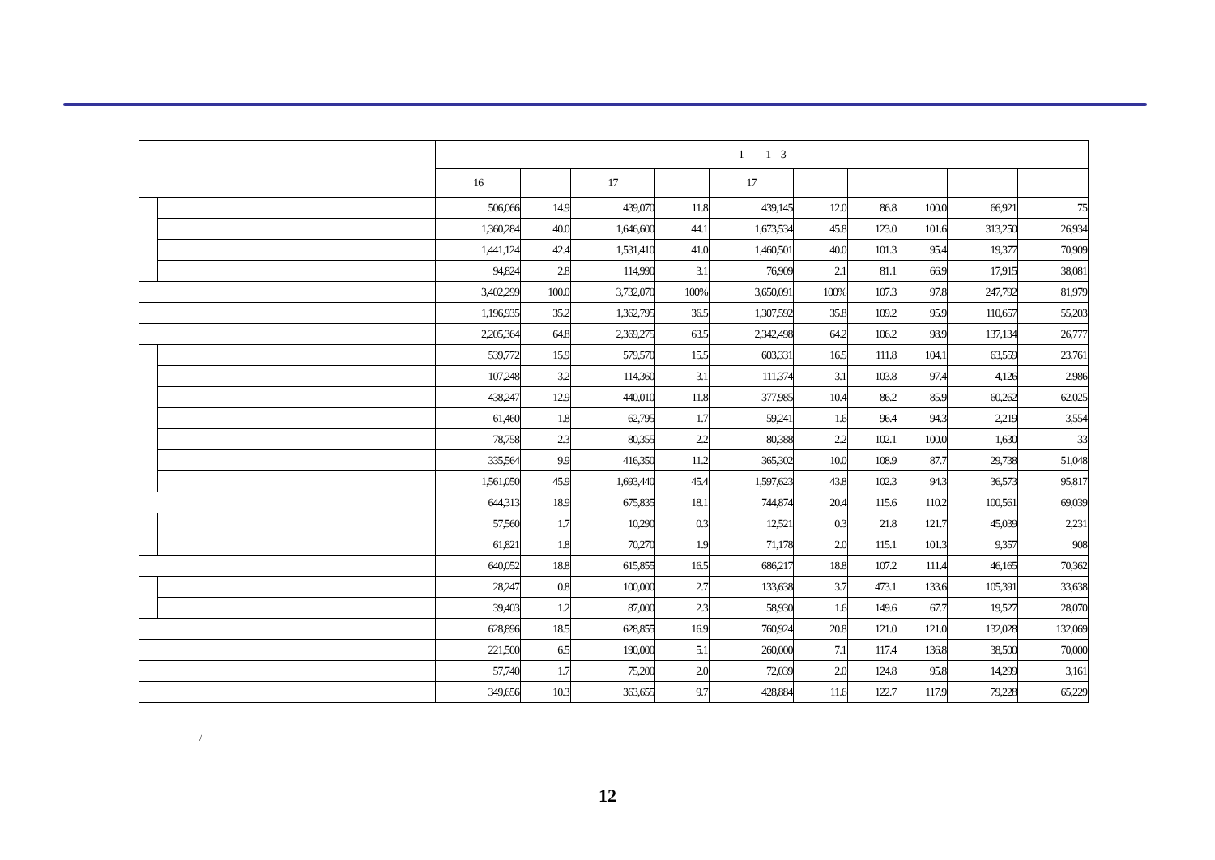| | | 1 1 3 | | | | | | | | | |
| --- | --- | --- | --- | --- | --- | --- | --- | --- | --- | --- | --- |
| | | 16 | | 17 | | 17 | | | | | |
| | | 506,066 | 14.9 | 439,070 | 11.8 | 439,145 | 12.0 | 86.8 | 100.0 | 66,921 | 75 |
| | | 1,360,284 | 40.0 | 1,646,600 | 44.1 | 1,673,534 | 45.8 | 123.0 | 101.6 | 313,250 | 26,934 |
| | | 1,441,124 | 42.4 | 1,531,410 | 41.0 | 1,460,501 | 40.0 | 101.3 | 95.4 | 19,377 | 70,909 |
| | | 94,824 | 2.8 | 114,990 | 3.1 | 76,909 | 2.1 | 81.1 | 66.9 | 17,915 | 38,081 |
| | | 3,402,299 | 100.0 | 3,732,070 | 100% | 3,650,091 | 100% | 107.3 | 97.8 | 247,792 | 81,979 |
| | | 1,196,935 | 35.2 | 1,362,795 | 36.5 | 1,307,592 | 35.8 | 109.2 | 95.9 | 110,657 | 55,203 |
| | | 2,205,364 | 64.8 | 2,369,275 | 63.5 | 2,342,498 | 64.2 | 106.2 | 98.9 | 137,134 | 26,777 |
| | | 539,772 | 15.9 | 579,570 | 15.5 | 603,331 | 16.5 | 111.8 | 104.1 | 63,559 | 23,761 |
| | | 107,248 | 3.2 | 114,360 | 3.1 | 111,374 | 3.1 | 103.8 | 97.4 | 4,126 | 2,986 |
| | | 438,247 | 12.9 | 440,010 | 11.8 | 377,985 | 10.4 | 86.2 | 85.9 | 60,262 | 62,025 |
| | | 61,460 | 1.8 | 62,795 | 1.7 | 59,241 | 1.6 | 96.4 | 94.3 | 2,219 | 3,554 |
| | | 78,758 | 2.3 | 80,355 | 2.2 | 80,388 | 2.2 | 102.1 | 100.0 | 1,630 | 33 |
| | | 335,564 | 9.9 | 416,350 | 11.2 | 365,302 | 10.0 | 108.9 | 87.7 | 29,738 | 51,048 |
| | | 1,561,050 | 45.9 | 1,693,440 | 45.4 | 1,597,623 | 43.8 | 102.3 | 94.3 | 36,573 | 95,817 |
| | | 644,313 | 18.9 | 675,835 | 18.1 | 744,874 | 20.4 | 115.6 | 110.2 | 100,561 | 69,039 |
| | | 57,560 | 1.7 | 10,290 | 0.3 | 12,521 | 0.3 | 21.8 | 121.7 | 45,039 | 2,231 |
| | | 61,821 | 1.8 | 70,270 | 1.9 | 71,178 | 2.0 | 115.1 | 101.3 | 9,357 | 908 |
| | | 640,052 | 18.8 | 615,855 | 16.5 | 686,217 | 18.8 | 107.2 | 111.4 | 46,165 | 70,362 |
| | | 28,247 | 0.8 | 100,000 | 2.7 | 133,638 | 3.7 | 473.1 | 133.6 | 105,391 | 33,638 |
| | | 39,403 | 1.2 | 87,000 | 2.3 | 58,930 | 1.6 | 149.6 | 67.7 | 19,527 | 28,070 |
| | | 628,896 | 18.5 | 628,855 | 16.9 | 760,924 | 20.8 | 121.0 | 121.0 | 132,028 | 132,069 |
| | | 221,500 | 6.5 | 190,000 | 5.1 | 260,000 | 7.1 | 117.4 | 136.8 | 38,500 | 70,000 |
| | | 57,740 | 1.7 | 75,200 | 2.0 | 72,039 | 2.0 | 124.8 | 95.8 | 14,299 | 3,161 |
| | | 349,656 | 10.3 | 363,655 | 9.7 | 428,884 | 11.6 | 122.7 | 117.9 | 79,228 | 65,229 |
/
12